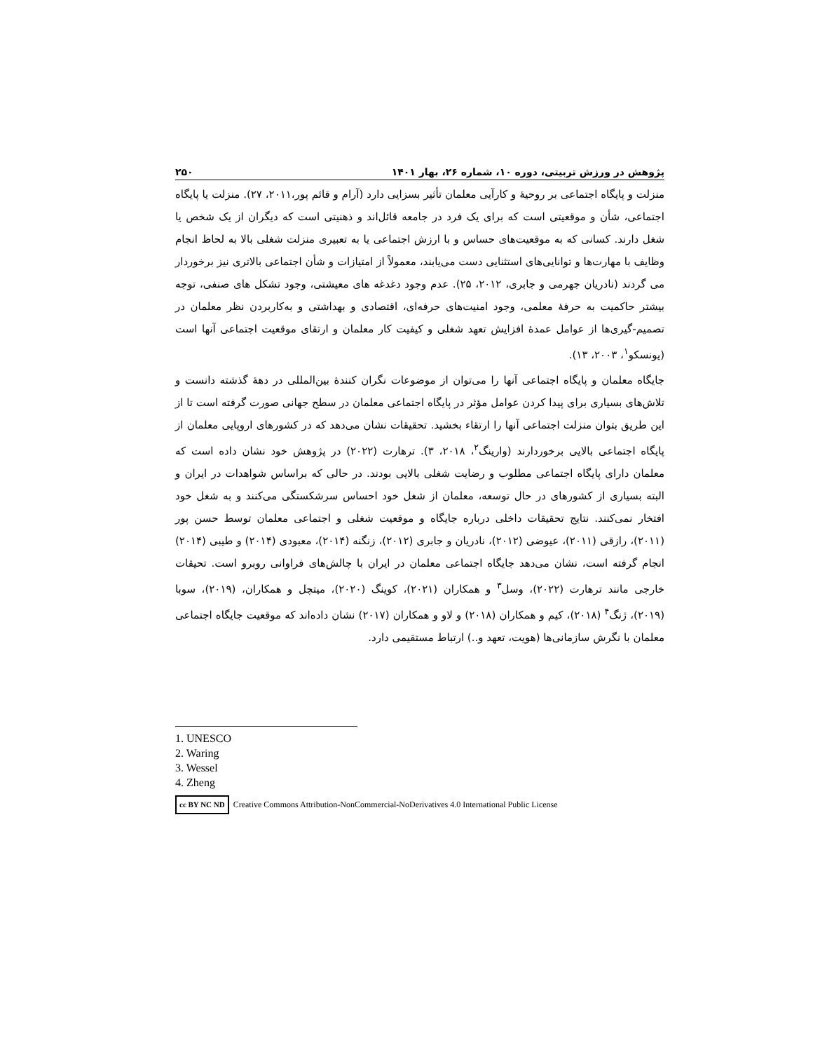پژوهش در ورزش تربیتی، دوره ۱۰، شماره ۲۶، بهار ۱۴۰۱ ۲۵۰
منزلت و پایگاه اجتماعی بر روحیهٔ و کارآیی معلمان تأثیر بسزایی دارد (آرام و قائم پور،۲۰۱۱، ۲۷). منزلت یا پایگاه اجتماعی، شأن و موقعیتی است که برای یک فرد در جامعه قائل‌اند و ذهنیتی است که دیگران از یک شخص یا شغل دارند. کسانی که به موقعیت‌های حساس و با ارزش اجتماعی یا به تعبیری منزلت شغلی بالا به لحاظ انجام وظایف با مهارت‌ها و توانایی‌های استثنایی دست می‌یابند، معمولاً از امتیازات و شأن اجتماعی بالاتری نیز برخوردار می گردند (نادریان جهرمی و جابری، ۲۰۱۲، ۲۵). عدم وجود دغدغه های معیشتی، وجود تشکل های صنفی، توجه بیشتر حاکمیت به حرفهٔ معلمی، وجود امنیت‌های حرفه‌ای، اقتصادی و بهداشتی و به‌کاربردن نظر معلمان در تصمیم-گیری‌ها از عوامل عمدهٔ افزایش تعهد شغلی و کیفیت کار معلمان و ارتقای موقعیت اجتماعی آنها است (یونسکو<sup>۱</sup>، ۲۰۰۳، ۱۳).
جایگاه معلمان و پایگاه اجتماعی آنها را می‌توان از موضوعات نگران کنندهٔ بین‌المللی در دههٔ گذشته دانست و تلاش‌های بسیاری برای پیدا کردن عوامل مؤثر در پایگاه اجتماعی معلمان در سطح جهانی صورت گرفته است تا از این طریق بتوان منزلت اجتماعی آنها را ارتقاء بخشید. تحقیقات نشان می‌دهد که در کشورهای اروپایی معلمان از پایگاه اجتماعی بالایی برخوردارند (وارینگ<sup>۲</sup>، ۲۰۱۸، ۳). ترهارت (۲۰۲۲) در پژوهش خود نشان داده است که معلمان دارای پایگاه اجتماعی مطلوب و رضایت شغلی بالایی بودند. در حالی که براساس شواهدات در ایران و البته بسیاری از کشورهای در حال توسعه، معلمان از شغل خود احساس سرشکستگی می‌کنند و به شغل خود افتخار نمی‌کنند. نتایج تحقیقات داخلی درباره جایگاه و موقعیت شغلی و اجتماعی معلمان توسط حسن پور (۲۰۱۱)، رازقی (۲۰۱۱)، عیوضی (۲۰۱۲)، نادریان و جابری (۲۰۱۲)، زنگنه (۲۰۱۴)، معبودی (۲۰۱۴) و طیبی (۲۰۱۴) انجام گرفته است، نشان می‌دهد جایگاه اجتماعی معلمان در ایران با چالش‌های فراوانی روبرو است. تحیقات خارجی مانند ترهارت (۲۰۲۲)، وسل<sup>۳</sup> و همکاران (۲۰۲۱)، کوینگ (۲۰۲۰)، میتچل و همکاران، (۲۰۱۹)، سوبا (۲۰۱۹)، ژنگ<sup>۴</sup> (۲۰۱۸)، کیم و همکاران (۲۰۱۸) و لاو و همکاران (۲۰۱۷) نشان داده‌اند که موقعیت جایگاه اجتماعی معلمان با نگرش سازمانی‌ها (هویت، تعهد و..) ارتباط مستقیمی دارد.
1. UNESCO
2. Waring
3. Wessel
4. Zheng
cc BY NC ND Creative Commons Attribution-NonCommercial-NoDerivatives 4.0 International Public License